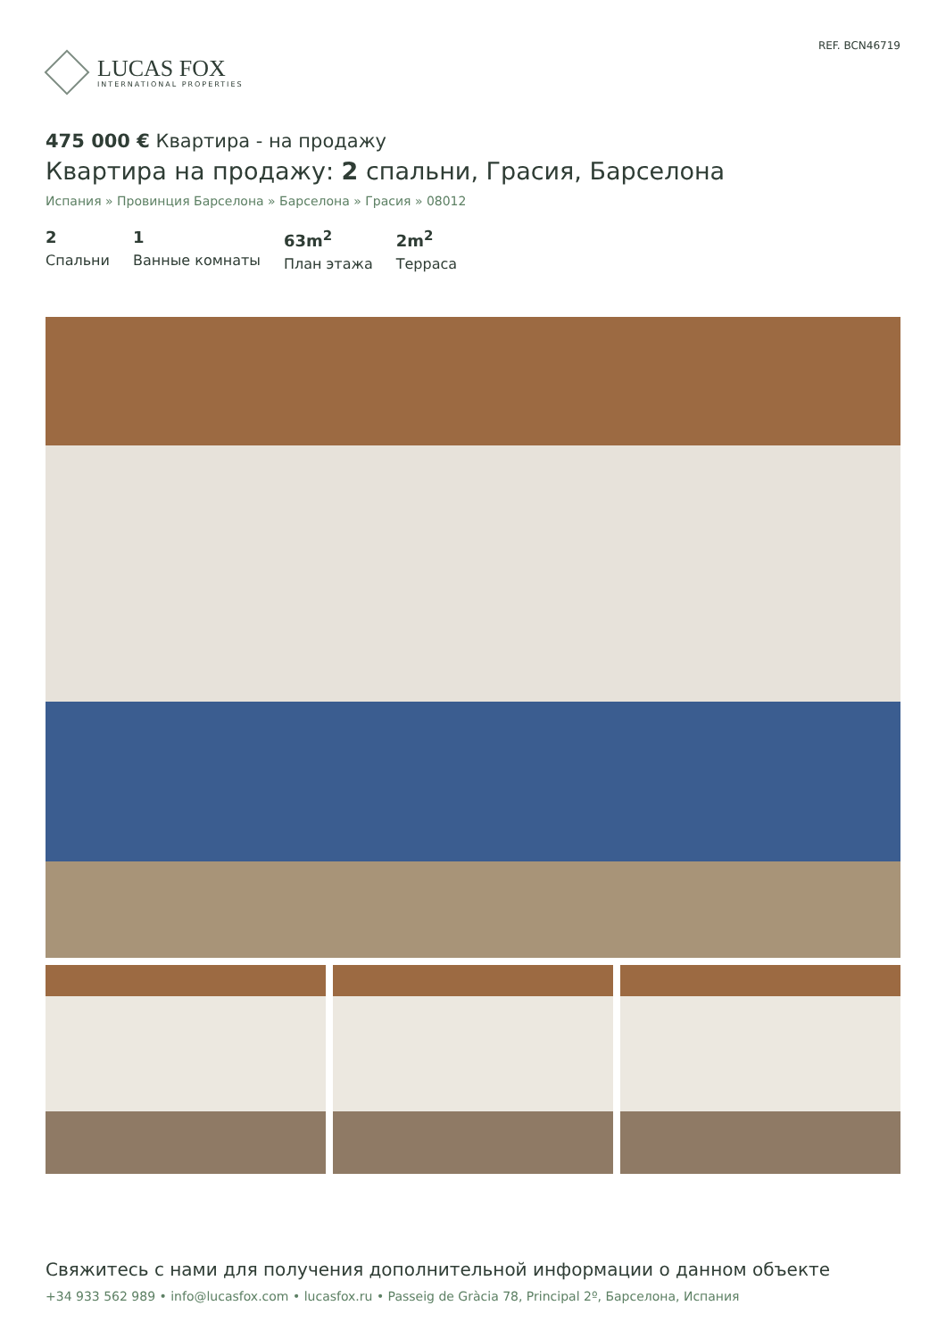LUCAS FOX
INTERNATIONAL PROPERTIES
REF. BCN46719
475 000 € Квартира - на продажу
Квартира на продажу: 2 спальни, Грасия, Барселона
Испания » Провинция Барселона » Барселона » Грасия » 08012
2
Спальни
1
Ванные комнаты
63m<sup>2</sup>
План этажа
2m<sup>2</sup>
Терраса
Свяжитесь с нами для получения дополнительной информации о данном объекте
+34 933 562 989 • info@lucasfox.com • lucasfox.ru • Passeig de Gràcia 78, Principal 2º, Барселона, Испания